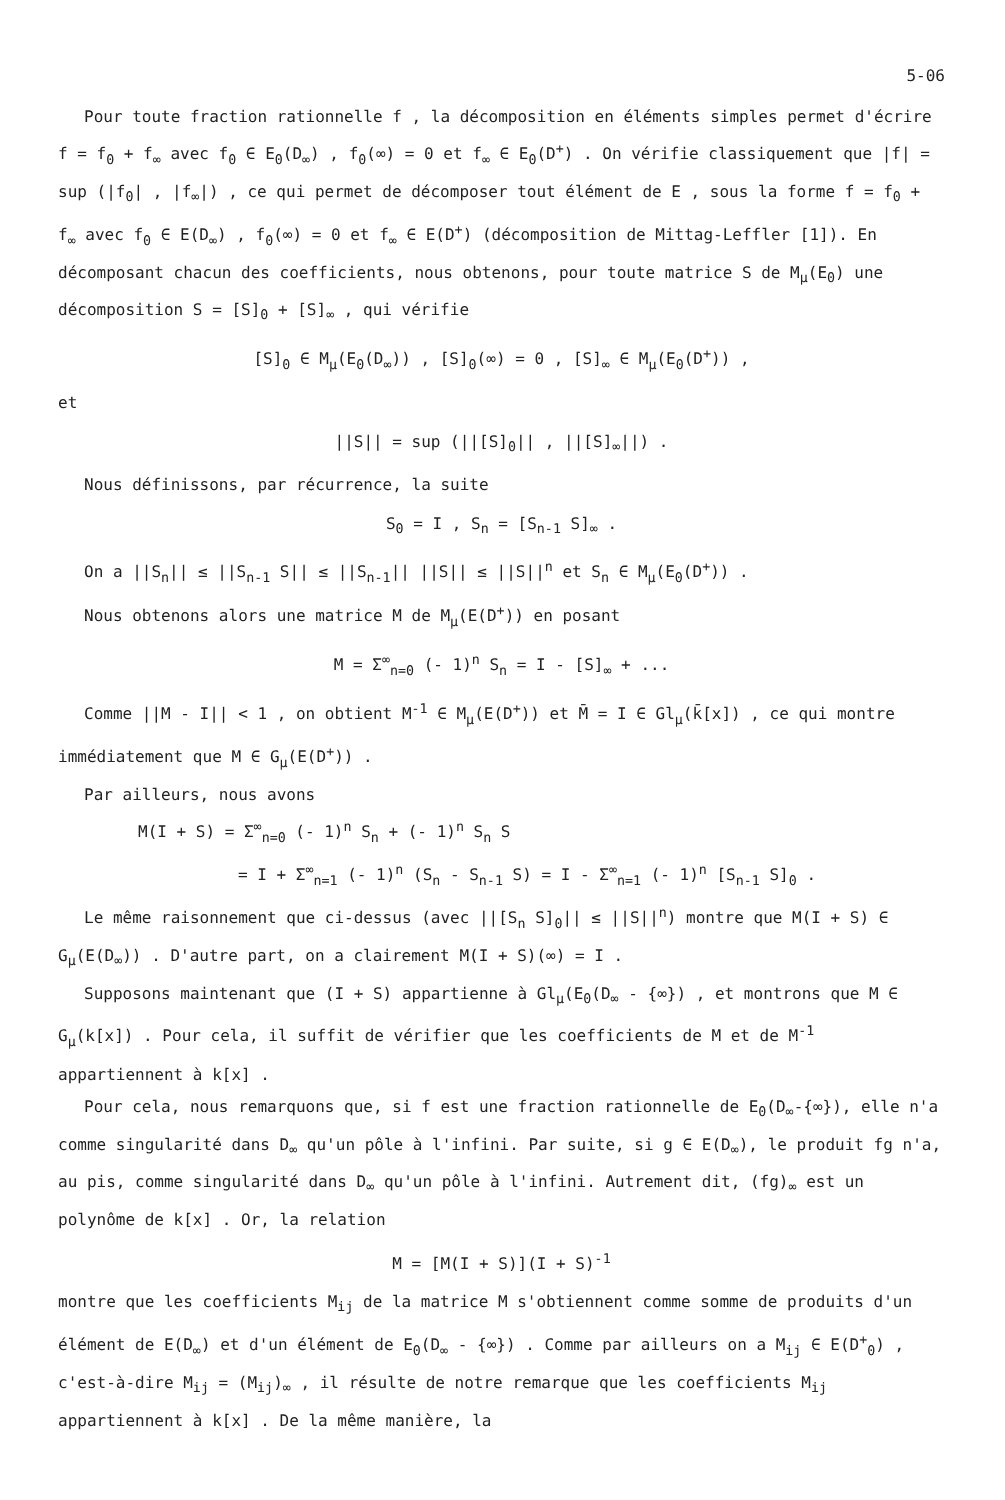5-06
Pour toute fraction rationnelle f , la décomposition en éléments simples permet d'écrire f = f<sub>0</sub> + f<sub>∞</sub> avec f<sub>0</sub> ∈ E<sub>0</sub>(D<sub>∞</sub>) , f<sub>0</sub>(∞) = 0 et f<sub>∞</sub> ∈ E<sub>0</sub>(D<sup>+</sup>) . On vérifie classiquement que |f| = sup (|f<sub>0</sub>| , |f<sub>∞</sub>|) , ce qui permet de décomposer tout élément de E , sous la forme f = f<sub>0</sub> + f<sub>∞</sub> avec f<sub>0</sub> ∈ E(D<sub>∞</sub>) , f<sub>0</sub>(∞) = 0 et f<sub>∞</sub> ∈ E(D<sup>+</sup>) (décomposition de Mittag-Leffler [1]). En décomposant chacun des coefficients, nous obtenons, pour toute matrice S de M<sub>μ</sub>(E<sub>0</sub>) une décomposition S = [S]<sub>0</sub> + [S]<sub>∞</sub> , qui vérifie
[S]<sub>0</sub> ∈ M<sub>μ</sub>(E<sub>0</sub>(D<sub>∞</sub>)) , [S]<sub>0</sub>(∞) = 0 , [S]<sub>∞</sub> ∈ M<sub>μ</sub>(E<sub>0</sub>(D<sup>+</sup>)) ,
et
||S|| = sup (||[S]<sub>0</sub>|| , ||[S]<sub>∞</sub>||) .
Nous définissons, par récurrence, la suite
S<sub>0</sub> = I , S<sub>n</sub> = [S<sub>n-1</sub> S]<sub>∞</sub> .
On a ||S<sub>n</sub>|| ≤ ||S<sub>n-1</sub> S|| ≤ ||S<sub>n-1</sub>|| ||S|| ≤ ||S||<sup>n</sup> et S<sub>n</sub> ∈ M<sub>μ</sub>(E<sub>0</sub>(D<sup>+</sup>)) .
Nous obtenons alors une matrice M de M<sub>μ</sub>(E(D<sup>+</sup>)) en posant
M = Σ<sup>∞</sup><sub>n=0</sub> (- 1)<sup>n</sup> S<sub>n</sub> = I - [S]<sub>∞</sub> + ...
Comme ||M - I|| < 1 , on obtient M<sup>-1</sup> ∈ M<sub>μ</sub>(E(D<sup>+</sup>)) et M̄ = I ∈ Gl<sub>μ</sub>(k̄[x]) , ce qui montre immédiatement que M ∈ G<sub>μ</sub>(E(D<sup>+</sup>)) .
Par ailleurs, nous avons
M(I + S) = Σ<sup>∞</sup><sub>n=0</sub> (- 1)<sup>n</sup> S<sub>n</sub> + (- 1)<sup>n</sup> S<sub>n</sub> S
= I + Σ<sup>∞</sup><sub>n=1</sub> (- 1)<sup>n</sup> (S<sub>n</sub> - S<sub>n-1</sub> S) = I - Σ<sup>∞</sup><sub>n=1</sub> (- 1)<sup>n</sup> [S<sub>n-1</sub> S]<sub>0</sub> .
Le même raisonnement que ci-dessus (avec ||[S<sub>n</sub> S]<sub>0</sub>|| ≤ ||S||<sup>n</sup>) montre que M(I + S) ∈ G<sub>μ</sub>(E(D<sub>∞</sub>)) . D'autre part, on a clairement M(I + S)(∞) = I .
Supposons maintenant que (I + S) appartienne à Gl<sub>μ</sub>(E<sub>0</sub>(D<sub>∞</sub> - {∞}) , et montrons que M ∈ G<sub>μ</sub>(k[x]) . Pour cela, il suffit de vérifier que les coefficients de M et de M<sup>-1</sup> appartiennent à k[x] .
Pour cela, nous remarquons que, si f est une fraction rationnelle de E<sub>0</sub>(D<sub>∞</sub>-{∞}), elle n'a comme singularité dans D<sub>∞</sub> qu'un pôle à l'infini. Par suite, si g ∈ E(D<sub>∞</sub>), le produit fg n'a, au pis, comme singularité dans D<sub>∞</sub> qu'un pôle à l'infini. Autrement dit, (fg)<sub>∞</sub> est un polynôme de k[x] . Or, la relation
M = [M(I + S)](I + S)<sup>-1</sup>
montre que les coefficients M<sub>ij</sub> de la matrice M s'obtiennent comme somme de produits d'un élément de E(D<sub>∞</sub>) et d'un élément de E<sub>0</sub>(D<sub>∞</sub> - {∞}) . Comme par ailleurs on a M<sub>ij</sub> ∈ E(D<sup>+</sup><sub>0</sub>) , c'est-à-dire M<sub>ij</sub> = (M<sub>ij</sub>)<sub>∞</sub> , il résulte de notre remarque que les coefficients M<sub>ij</sub> appartiennent à k[x] . De la même manière, la